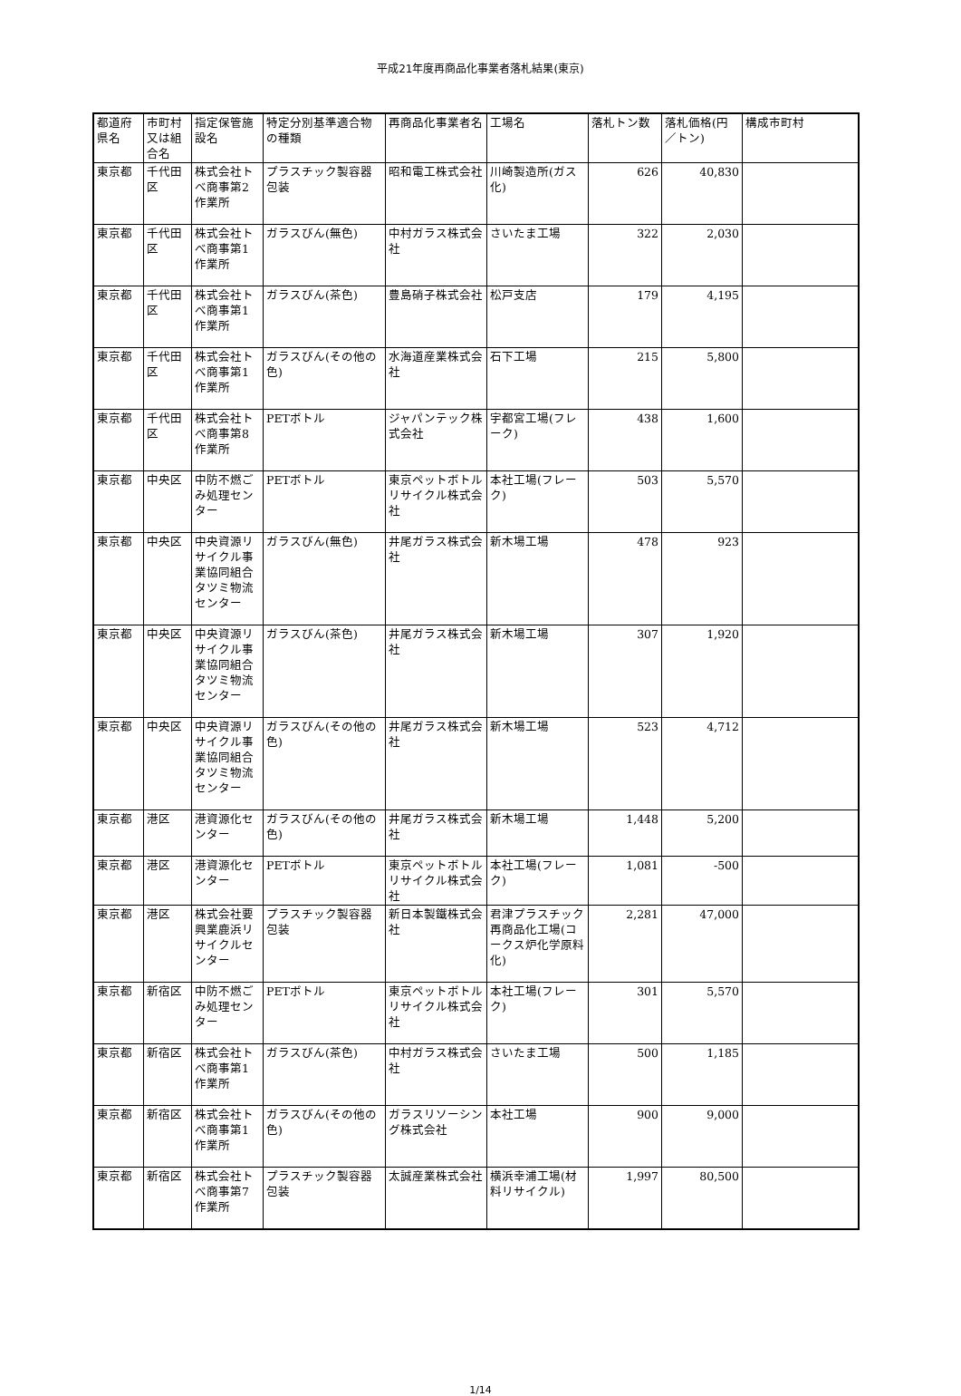平成21年度再商品化事業者落札結果(東京)
| 都道府県名 | 市町村又は組合名 | 指定保管施設名 | 特定分別基準適合物の種類 | 再商品化事業者名 | 工場名 | 落札トン数 | 落札価格(円／トン) | 構成市町村 |
| --- | --- | --- | --- | --- | --- | --- | --- | --- |
| 東京都 | 千代田区 | 株式会社トべ商事第2作業所 | プラスチック製容器包装 | 昭和電工株式会社 | 川崎製造所(ガス化) | 626 | 40,830 | |
| 東京都 | 千代田区 | 株式会社トべ商事第1作業所 | ガラスびん(無色) | 中村ガラス株式会社 | さいたま工場 | 322 | 2,030 | |
| 東京都 | 千代田区 | 株式会社トべ商事第1作業所 | ガラスびん(茶色) | 豊島硝子株式会社 | 松戸支店 | 179 | 4,195 | |
| 東京都 | 千代田区 | 株式会社トべ商事第1作業所 | ガラスびん(その他の色) | 水海道産業株式会社 | 石下工場 | 215 | 5,800 | |
| 東京都 | 千代田区 | 株式会社トべ商事第8作業所 | PETボトル | ジャパンテック株式会社 | 宇都宮工場(フレーク) | 438 | 1,600 | |
| 東京都 | 中央区 | 中防不燃ごみ処理センター | PETボトル | 東京ペットボトルリサイクル株式会社 | 本社工場(フレーク) | 503 | 5,570 | |
| 東京都 | 中央区 | 中央資源リサイクル事業協同組合タツミ物流センター | ガラスびん(無色) | 井尾ガラス株式会社 | 新木場工場 | 478 | 923 | |
| 東京都 | 中央区 | 中央資源リサイクル事業協同組合タツミ物流センター | ガラスびん(茶色) | 井尾ガラス株式会社 | 新木場工場 | 307 | 1,920 | |
| 東京都 | 中央区 | 中央資源リサイクル事業協同組合タツミ物流センター | ガラスびん(その他の色) | 井尾ガラス株式会社 | 新木場工場 | 523 | 4,712 | |
| 東京都 | 港区 | 港資源化センター | ガラスびん(その他の色) | 井尾ガラス株式会社 | 新木場工場 | 1,448 | 5,200 | |
| 東京都 | 港区 | 港資源化センター | PETボトル | 東京ペットボトルリサイクル株式会社 | 本社工場(フレーク) | 1,081 | -500 | |
| 東京都 | 港区 | 株式会社要興業鹿浜リサイクルセンター | プラスチック製容器包装 | 新日本製鐵株式会社 | 君津プラスチック再商品化工場(コークス炉化学原料化) | 2,281 | 47,000 | |
| 東京都 | 新宿区 | 中防不燃ごみ処理センター | PETボトル | 東京ペットボトルリサイクル株式会社 | 本社工場(フレーク) | 301 | 5,570 | |
| 東京都 | 新宿区 | 株式会社トべ商事第1作業所 | ガラスびん(茶色) | 中村ガラス株式会社 | さいたま工場 | 500 | 1,185 | |
| 東京都 | 新宿区 | 株式会社トべ商事第1作業所 | ガラスびん(その他の色) | ガラスリソーシング株式会社 | 本社工場 | 900 | 9,000 | |
| 東京都 | 新宿区 | 株式会社トべ商事第7作業所 | プラスチック製容器包装 | 太誠産業株式会社 | 横浜幸浦工場(材料リサイクル) | 1,997 | 80,500 | |
1/14